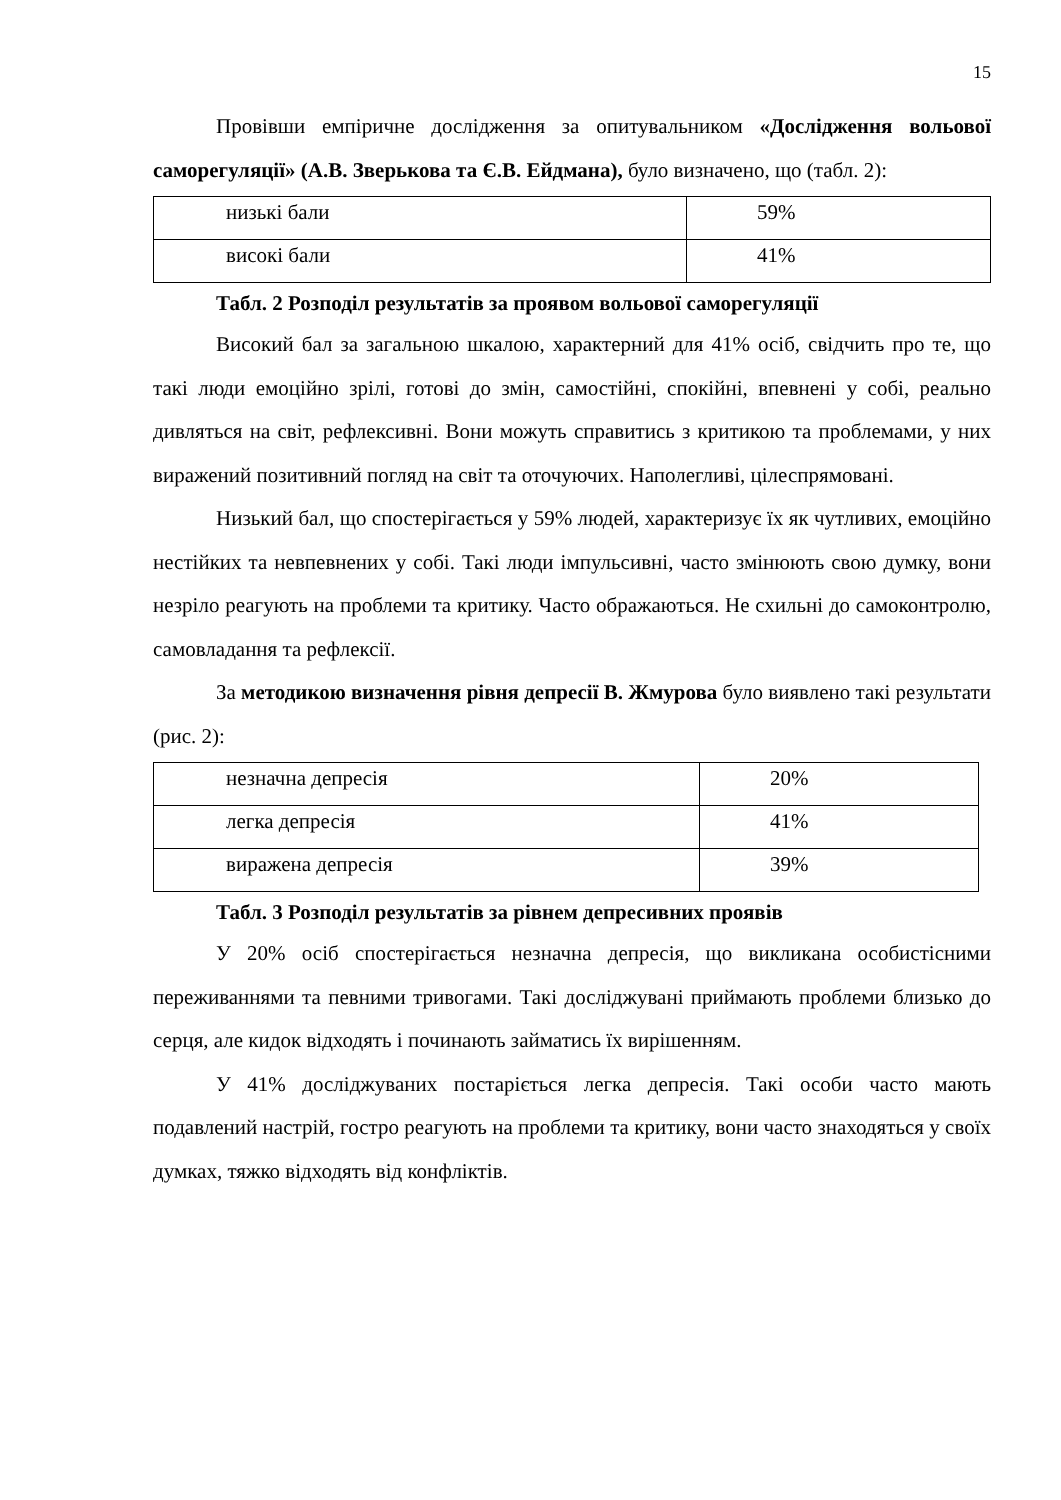15
Провівши емпіричне дослідження за опитувальником «Дослідження вольової саморегуляції» (А.В. Зверькова та Є.В. Ейдмана), було визначено, що (табл. 2):
| низькі бали | 59% |
| високі бали | 41% |
Табл. 2 Розподіл результатів за проявом вольової саморегуляції
Високий бал за загальною шкалою, характерний для 41% осіб, свідчить про те, що такі люди емоційно зрілі, готові до змін, самостійні, спокійні, впевнені у собі, реально дивляться на світ, рефлексивні. Вони можуть справитись з критикою та проблемами, у них виражений позитивний погляд на світ та оточуючих. Наполегливі, цілеспрямовані.
Низький бал, що спостерігається у 59% людей, характеризує їх як чутливих, емоційно нестійких та невпевнених у собі. Такі люди імпульсивні, часто змінюють свою думку, вони незріло реагують на проблеми та критику. Часто ображаються. Не схильні до самоконтролю, самовладання та рефлексії.
За методикою визначення рівня депресії В. Жмурова було виявлено такі результати (рис. 2):
| незначна депресія | 20% |
| легка депресія | 41% |
| виражена депресія | 39% |
Табл. 3 Розподіл результатів за рівнем депресивних проявів
У 20% осіб спостерігається незначна депресія, що викликана особистісними переживаннями та певними тривогами. Такі досліджувані приймають проблеми близько до серця, але кидок відходять і починають займатись їх вирішенням.
У 41% досліджуваних постаріється легка депресія. Такі особи часто мають подавлений настрій, гостро реагують на проблеми та критику, вони часто знаходяться у своїх думках, тяжко відходять від конфліктів.